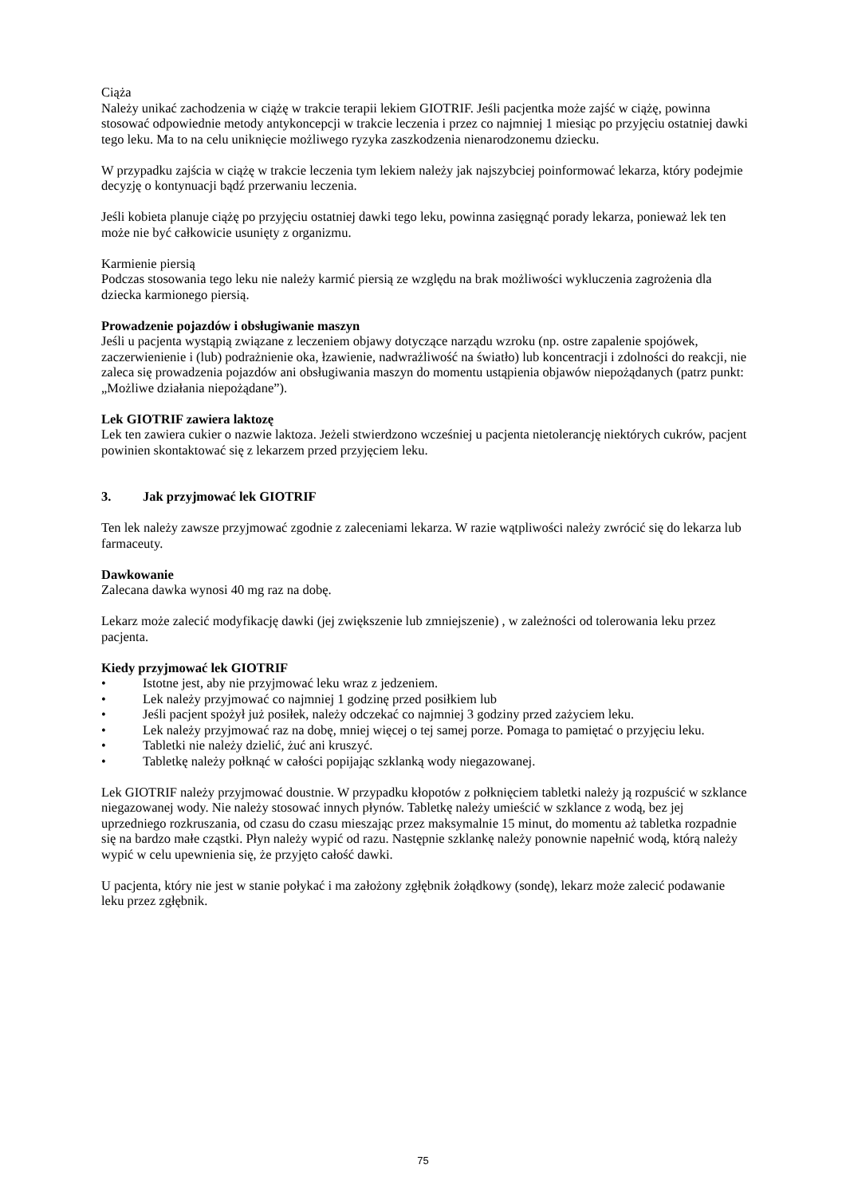Ciąża
Należy unikać zachodzenia w ciążę w trakcie terapii lekiem GIOTRIF. Jeśli pacjentka może zajść w ciążę, powinna stosować odpowiednie metody antykoncepcji w trakcie leczenia i przez co najmniej 1 miesiąc po przyjęciu ostatniej dawki tego leku. Ma to na celu uniknięcie możliwego ryzyka zaszkodzenia nienarodzonemu dziecku.
W przypadku zajścia w ciążę w trakcie leczenia tym lekiem należy jak najszybciej poinformować lekarza, który podejmie decyzję o kontynuacji bądź przerwaniu leczenia.
Jeśli kobieta planuje ciążę po przyjęciu ostatniej dawki tego leku, powinna zasięgnąć porady lekarza, ponieważ lek ten może nie być całkowicie usunięty z organizmu.
Karmienie piersią
Podczas stosowania tego leku nie należy karmić piersią ze względu na brak możliwości wykluczenia zagrożenia dla dziecka karmionego piersią.
Prowadzenie pojazdów i obsługiwanie maszyn
Jeśli u pacjenta wystąpią związane z leczeniem objawy dotyczące narządu wzroku (np. ostre zapalenie spojówek, zaczerwienienie i (lub) podrażnienie oka, łzawienie, nadwrażliwość na światło) lub koncentracji i zdolności do reakcji, nie zaleca się prowadzenia pojazdów ani obsługiwania maszyn do momentu ustąpienia objawów niepożądanych (patrz punkt: „Możliwe działania niepożądane”).
Lek GIOTRIF zawiera laktozę
Lek ten zawiera cukier o nazwie laktoza. Jeżeli stwierdzono wcześniej u pacjenta nietolerancję niektórych cukrów, pacjent powinien skontaktować się z lekarzem przed przyjęciem leku.
3. Jak przyjmować lek GIOTRIF
Ten lek należy zawsze przyjmować zgodnie z zaleceniami lekarza. W razie wątpliwości należy zwrócić się do lekarza lub farmaceuty.
Dawkowanie
Zalecana dawka wynosi 40 mg raz na dobę.
Lekarz może zalecić modyfikację dawki (jej zwiększenie lub zmniejszenie) , w zależności od tolerowania leku przez pacjenta.
Kiedy przyjmować lek GIOTRIF
• Istotne jest, aby nie przyjmować leku wraz z jedzeniem.
• Lek należy przyjmować co najmniej 1 godzinę przed posiłkiem lub
• Jeśli pacjent spożył już posiłek, należy odczekać co najmniej 3 godziny przed zażyciem leku.
• Lek należy przyjmować raz na dobę, mniej więcej o tej samej porze. Pomaga to pamiętać o przyjęciu leku.
• Tabletki nie należy dzielić, żuć ani kruszyć.
• Tabletkę należy połknąć w całości popijając szklanką wody niegazowanej.
Lek GIOTRIF należy przyjmować doustnie. W przypadku kłopotów z połknięciem tabletki należy ją rozpuścić w szklance niegazowanej wody. Nie należy stosować innych płynów. Tabletkę należy umieścić w szklance z wodą, bez jej uprzedniego rozkruszania, od czasu do czasu mieszając przez maksymalnie 15 minut, do momentu aż tabletka rozpadnie się na bardzo małe cząstki. Płyn należy wypić od razu. Następnie szklankę należy ponownie napełnić wodą, którą należy wypić w celu upewnienia się, że przyjęto całość dawki.
U pacjenta, który nie jest w stanie połykać i ma założony zgłębnik żołądkowy (sondę), lekarz może zalecić podawanie leku przez zgłębnik.
75